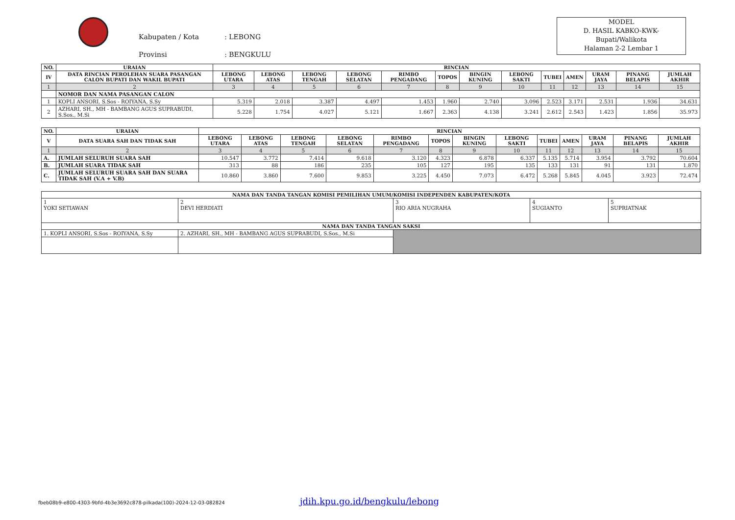| Kabupaten / Kota | : LEBONG |
| Provinsi | : BENGKULU |
MODEL
D. HASIL KABKO-KWK-
Bupati/Walikota
Halaman 2-2 Lembar 1
| NO. | URAIAN | RINCIAN | | | | | | | | | | | | |
| --- | --- | --- | --- | --- | --- | --- | --- | --- | --- | --- | --- | --- | --- | --- |
| IV | DATA RINCIAN PEROLEHAN SUARA PASANGAN CALON BUPATI DAN WAKIL BUPATI | LEBONG UTARA | LEBONG ATAS | LEBONG TENGAH | LEBONG SELATAN | RIMBO PENGADANG | TOPOS | BINGIN KUNING | LEBONG SAKTI | TUBEI | AMEN | URAM JAYA | PINANG BELAPIS | JUMLAH AKHIR |
| 1 | 2 | 3 | 4 | 5 | 6 | 7 | 8 | 9 | 10 | 11 | 12 | 13 | 14 | 15 |
| | NOMOR DAN NAMA PASANGAN CALON | | | | | | | | | | | | | |
| 1 | KOPLI ANSORI, S.Sos - ROIYANA, S.Sy | 5.319 | 2.018 | 3.387 | 4.497 | 1.453 | 1.960 | 2.740 | 3.096 | 2.523 | 3.171 | 2.531 | 1.936 | 34.631 |
| 2 | AZHARI, SH., MH - BAMBANG AGUS SUPRABUDI, S.Sos., M.Si | 5.228 | 1.754 | 4.027 | 5.121 | 1.667 | 2.363 | 4.138 | 3.241 | 2.612 | 2.543 | 1.423 | 1.856 | 35.973 |
| NO. | URAIAN | RINCIAN | | | | | | | | | | | | |
| --- | --- | --- | --- | --- | --- | --- | --- | --- | --- | --- | --- | --- | --- | --- |
| V | DATA SUARA SAH DAN TIDAK SAH | LEBONG UTARA | LEBONG ATAS | LEBONG TENGAH | LEBONG SELATAN | RIMBO PENGADANG | TOPOS | BINGIN KUNING | LEBONG SAKTI | TUBEI | AMEN | URAM JAYA | PINANG BELAPIS | JUMLAH AKHIR |
| 1 | 2 | 3 | 4 | 5 | 6 | 7 | 8 | 9 | 10 | 11 | 12 | 13 | 14 | 15 |
| A. | JUMLAH SELURUH SUARA SAH | 10.547 | 3.772 | 7.414 | 9.618 | 3.120 | 4.323 | 6.878 | 6.337 | 5.135 | 5.714 | 3.954 | 3.792 | 70.604 |
| B. | JUMLAH SUARA TIDAK SAH | 313 | 88 | 186 | 235 | 105 | 127 | 195 | 135 | 133 | 131 | 91 | 131 | 1.870 |
| C. | JUMLAH SELURUH SUARA SAH DAN SUARA TIDAK SAH (V.A + V.B) | 10.860 | 3.860 | 7.600 | 9.853 | 3.225 | 4.450 | 7.073 | 6.472 | 5.268 | 5.845 | 4.045 | 3.923 | 72.474 |
| NAMA DAN TANDA TANGAN KOMISI PEMILIHAN UMUM/KOMISI INDEPENDEN KABUPATEN/KOTA | | | | |
| --- | --- | --- | --- | --- |
| 1 YOKI SETIAWAN | 2 DEVI HERDIATI | 3 RIO ARIA NUGRAHA | 4 SUGIANTO | 5 SUPRIATNAK |
| NAMA DAN TANDA TANGAN SAKSI | | | | |
| 1. KOPLI ANSORI, S.Sos - ROIYANA, S.Sy | 2. AZHARI, SH., MH - BAMBANG AGUS SUPRABUDI, S.Sos., M.Si | | | |
fbeb08b9-e800-4303-9bfd-4b3e3692c878-pilkada(100)-2024-12-03-082824
jdih.kpu.go.id/bengkulu/lebong